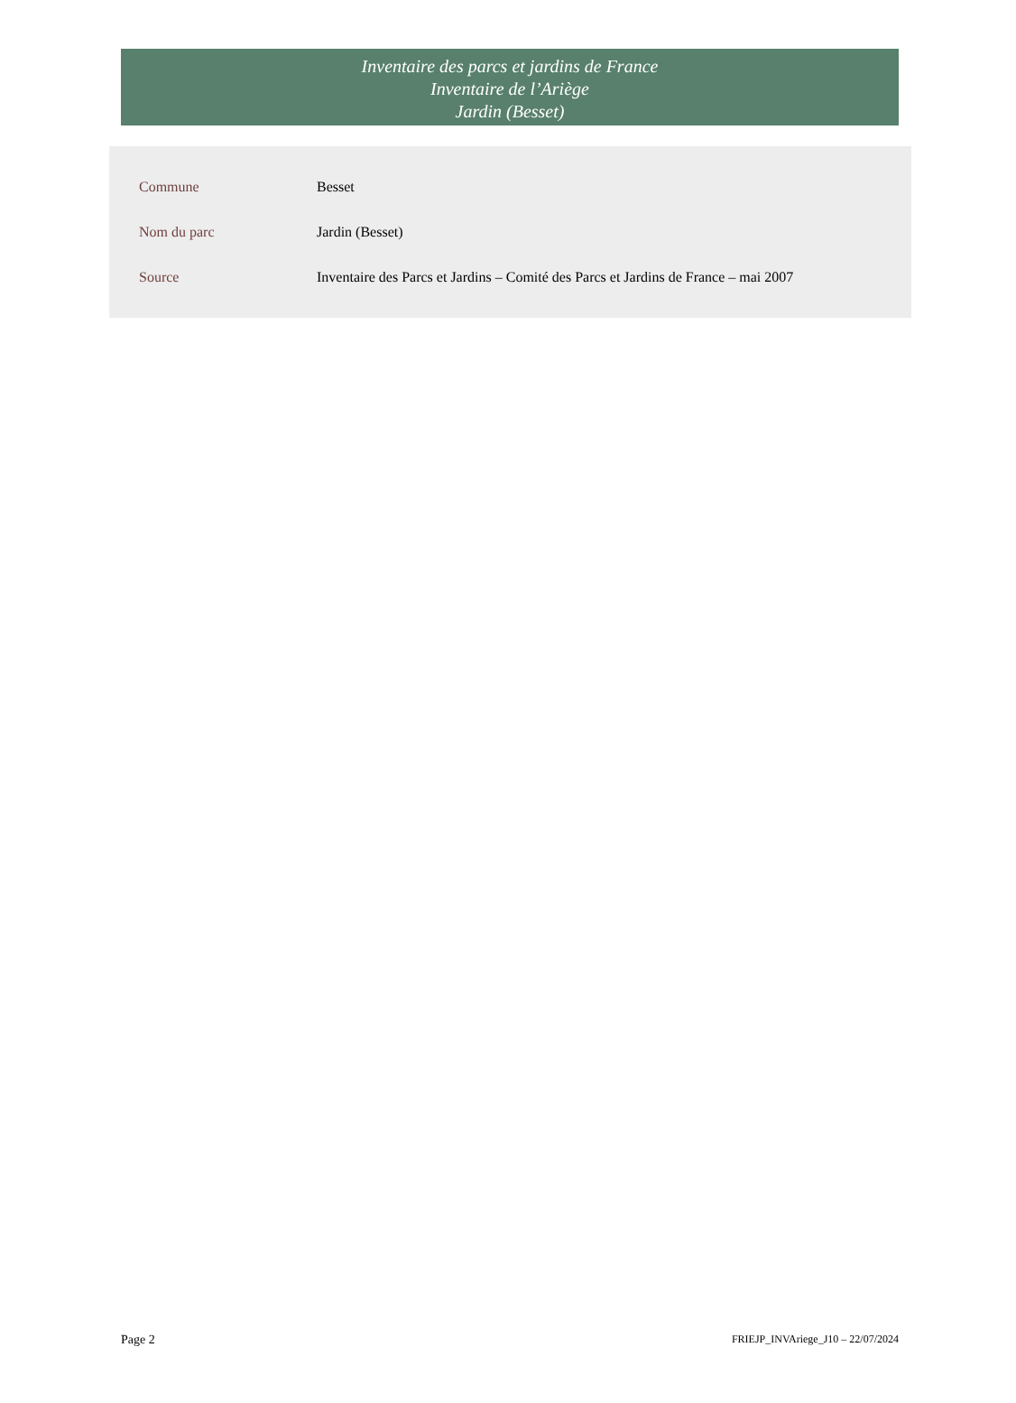Inventaire des parcs et jardins de France
Inventaire de l’Ariège
Jardin (Besset)
| Commune | Besset |
| Nom du parc | Jardin (Besset) |
| Source | Inventaire des Parcs et Jardins – Comité des Parcs et Jardins de France – mai 2007 |
Page 2 FRIEJP_INVAriege_J10 – 22/07/2024